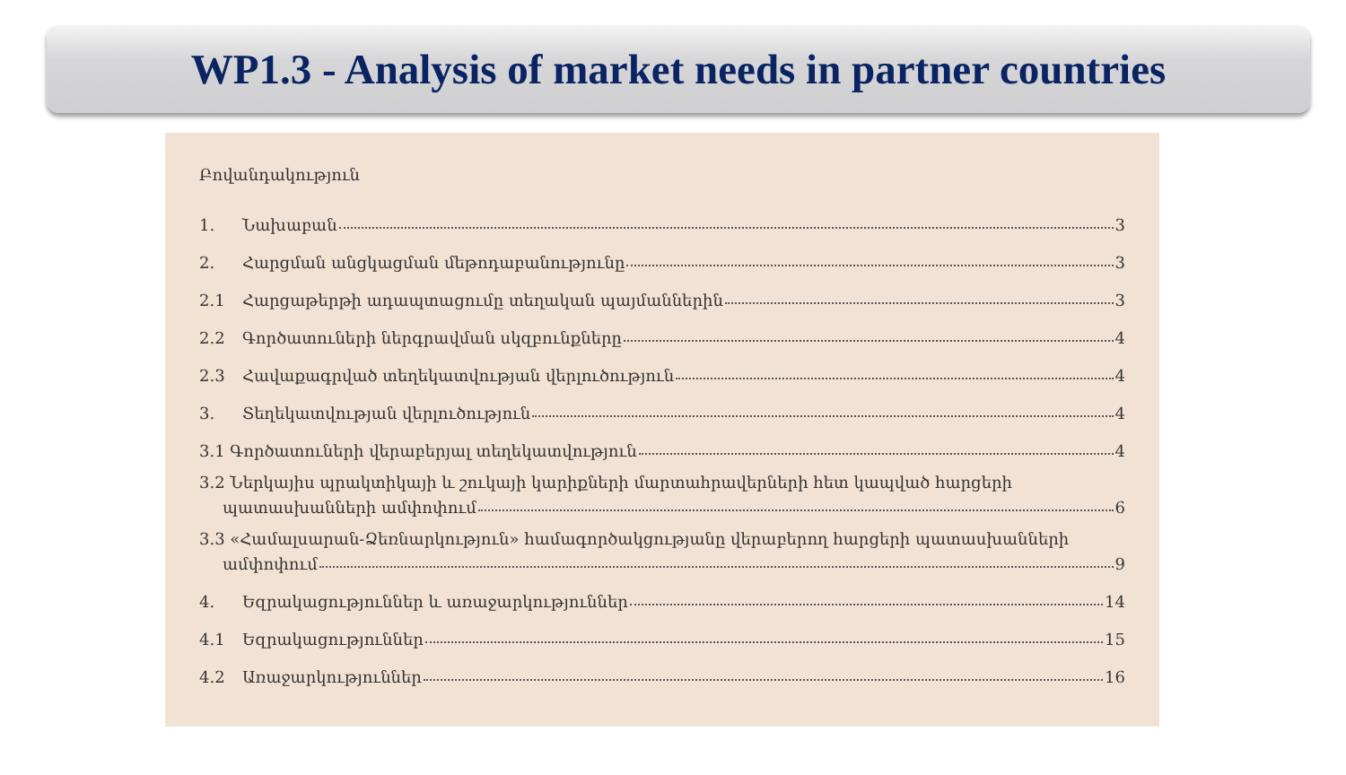WP1.3 - Analysis of market needs in partner countries
Բովանդակություն
1. Նախաբան 3
2. Հարցման անցկացման մեթոդաբանությունը 3
2.1 Հարցաթերթի ադապտացումը տեղական պայմաններին 3
2.2 Գործատուների ներգրավման սկզբունքները 4
2.3 Հավաքագրված տեղեկատվության վերլուծություն 4
3. Տեղեկատվության վերլուծություն 4
3.1 Գործատուների վերաբերյալ տեղեկատվություն 4
3.2 Ներկայիս պրակտիկայի և շուկայի կարիքների մարտահրավերների հետ կապված հարցերի
պատասխանների ամփոփում 6
3.3 «Համալսարան-Ձեռնարկություն» համագործակցությանը վերաբերող հարցերի պատասխանների
ամփոփում 9
4. Եզրակացություններ և առաջարկություններ 14
4.1 Եզրակացություններ 15
4.2 Առաջարկություններ 16